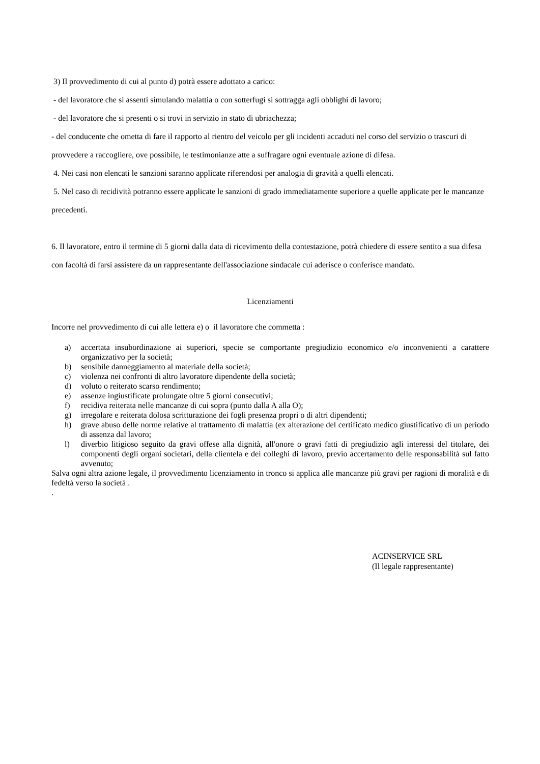3) Il provvedimento di cui al punto d) potrà essere adottato a carico:
- del lavoratore che si assenti simulando malattia o con sotterfugi si sottragga agli obblighi di lavoro;
- del lavoratore che si presenti o si trovi in servizio in stato di ubriachezza;
- del conducente che ometta di fare il rapporto al rientro del veicolo per gli incidenti accaduti nel corso del servizio o trascuri di provvedere a raccogliere, ove possibile, le testimonianze atte a suffragare ogni eventuale azione di difesa.
4. Nei casi non elencati le sanzioni saranno applicate riferendosi per analogia di gravità a quelli elencati.
5. Nel caso di recidività potranno essere applicate le sanzioni di grado immediatamente superiore a quelle applicate per le mancanze precedenti.
6. Il lavoratore, entro il termine di 5 giorni dalla data di ricevimento della contestazione, potrà chiedere di essere sentito a sua difesa con facoltà di farsi assistere da un rappresentante dell'associazione sindacale cui aderisce o conferisce mandato.
Licenziamenti
Incorre nel provvedimento di cui alle lettera e) o il lavoratore che commetta :
a) accertata insubordinazione ai superiori, specie se comportante pregiudizio economico e/o inconvenienti a carattere organizzativo per la società;
b) sensibile danneggiamento al materiale della società;
c) violenza nei confronti di altro lavoratore dipendente della società;
d) voluto o reiterato scarso rendimento;
e) assenze ingiustificate prolungate oltre 5 giorni consecutivi;
f) recidiva reiterata nelle mancanze di cui sopra (punto dalla A alla O);
g) irregolare e reiterata dolosa scritturazione dei fogli presenza propri o di altri dipendenti;
h) grave abuso delle norme relative al trattamento di malattia (ex alterazione del certificato medico giustificativo di un periodo di assenza dal lavoro;
l) diverbio litigioso seguito da gravi offese alla dignità, all'onore o gravi fatti di pregiudizio agli interessi del titolare, dei componenti degli organi societari, della clientela e dei colleghi di lavoro, previo accertamento delle responsabilità sul fatto avvenuto;
Salva ogni altra azione legale, il provvedimento licenziamento in tronco si applica alle mancanze più gravi per ragioni di moralità e di fedeltà verso la società .
.
ACINSERVICE SRL
(Il legale rappresentante)